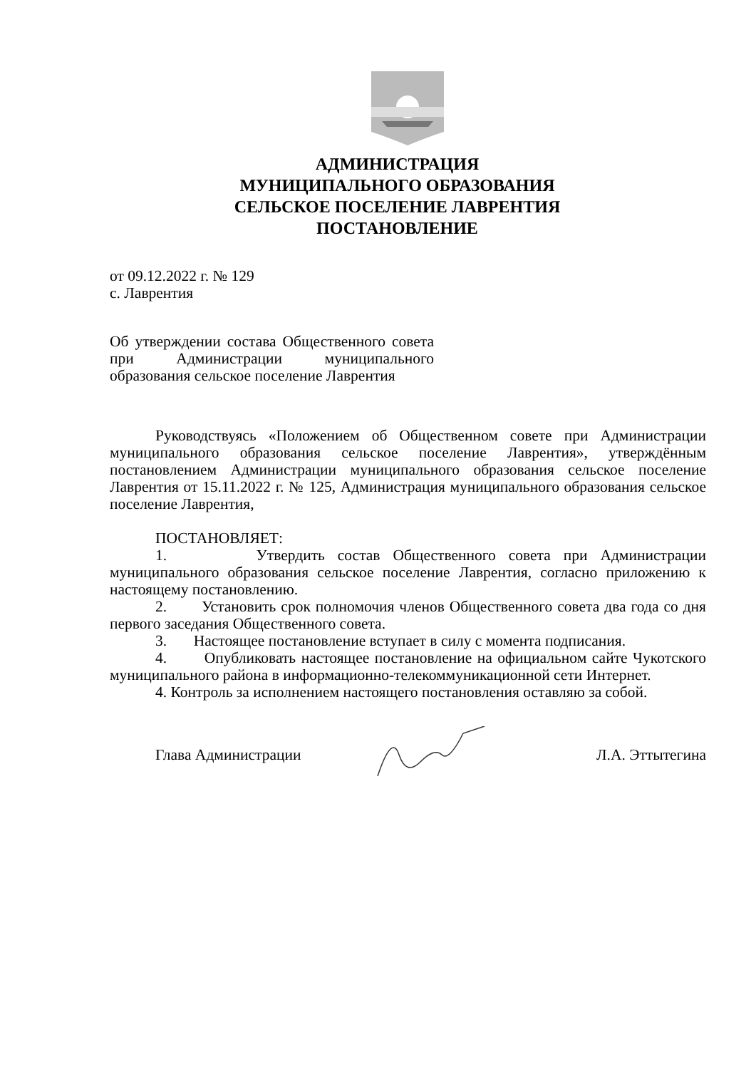АДМИНИСТРАЦИЯ
МУНИЦИПАЛЬНОГО ОБРАЗОВАНИЯ
СЕЛЬСКОЕ ПОСЕЛЕНИЕ ЛАВРЕНТИЯ
ПОСТАНОВЛЕНИЕ
от 09.12.2022 г. № 129
с. Лаврентия
Об утверждении состава Общественного совета при Администрации муниципального образования сельское поселение Лаврентия
Руководствуясь «Положением об Общественном совете при Администрации муниципального образования сельское поселение Лаврентия», утверждённым постановлением Администрации муниципального образования сельское поселение Лаврентия от 15.11.2022 г. № 125, Администрация муниципального образования сельское поселение Лаврентия,
ПОСТАНОВЛЯЕТ:
1. Утвердить состав Общественного совета при Администрации муниципального образования сельское поселение Лаврентия, согласно приложению к настоящему постановлению.
2. Установить срок полномочия членов Общественного совета два года со дня первого заседания Общественного совета.
3. Настоящее постановление вступает в силу с момента подписания.
4. Опубликовать настоящее постановление на официальном сайте Чукотского муниципального района в информационно-телекоммуникационной сети Интернет.
4. Контроль за исполнением настоящего постановления оставляю за собой.
Глава Администрации Л.А. Эттытегина